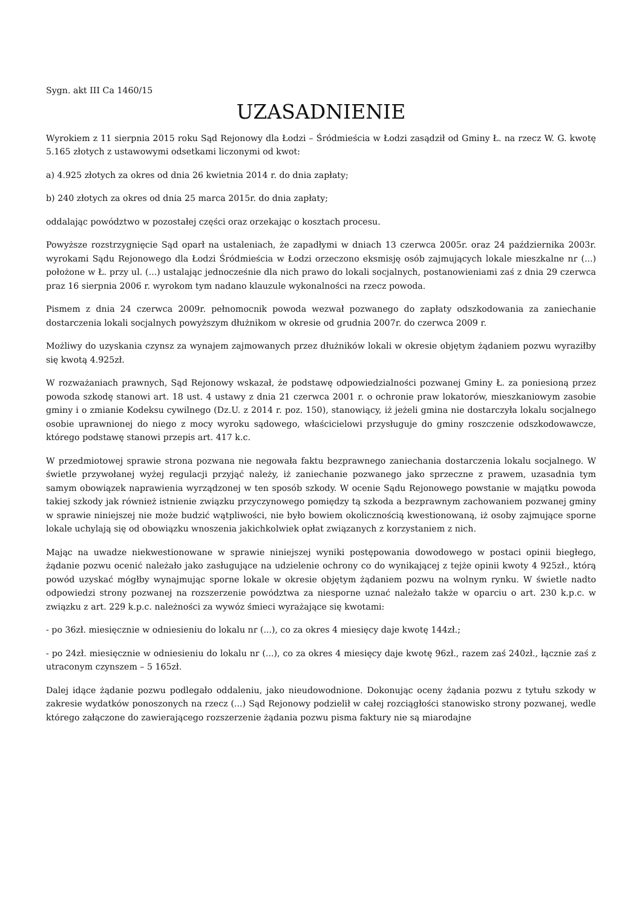Sygn. akt III Ca 1460/15
UZASADNIENIE
Wyrokiem z 11 sierpnia 2015 roku Sąd Rejonowy dla Łodzi – Śródmieścia w Łodzi zasądził od Gminy Ł. na rzecz W. G. kwotę 5.165 złotych z ustawowymi odsetkami liczonymi od kwot:
a) 4.925 złotych za okres od dnia 26 kwietnia 2014 r. do dnia zapłaty;
b) 240 złotych za okres od dnia 25 marca 2015r. do dnia zapłaty;
oddalając powództwo w pozostałej części oraz orzekając o kosztach procesu.
Powyższe rozstrzygnięcie Sąd oparł na ustaleniach, że zapadłymi w dniach 13 czerwca 2005r. oraz 24 października 2003r. wyrokami Sądu Rejonowego dla Łodzi Śródmieścia w Łodzi orzeczono eksmisję osób zajmujących lokale mieszkalne nr (...) położone w Ł. przy ul. (...) ustalając jednocześnie dla nich prawo do lokali socjalnych, postanowieniami zaś z dnia 29 czerwca praz 16 sierpnia 2006 r. wyrokom tym nadano klauzule wykonalności na rzecz powoda.
Pismem z dnia 24 czerwca 2009r. pełnomocnik powoda wezwał pozwanego do zapłaty odszkodowania za zaniechanie dostarczenia lokali socjalnych powyższym dłużnikom w okresie od grudnia 2007r. do czerwca 2009 r.
Możliwy do uzyskania czynsz za wynajem zajmowanych przez dłużników lokali w okresie objętym żądaniem pozwu wyraziłby się kwotą 4.925zł.
W rozważaniach prawnych, Sąd Rejonowy wskazał, że podstawę odpowiedzialności pozwanej Gminy Ł. za poniesioną przez powoda szkodę stanowi art. 18 ust. 4 ustawy z dnia 21 czerwca 2001 r. o ochronie praw lokatorów, mieszkaniowym zasobie gminy i o zmianie Kodeksu cywilnego (Dz.U. z 2014 r. poz. 150), stanowiący, iż jeżeli gmina nie dostarczyła lokalu socjalnego osobie uprawnionej do niego z mocy wyroku sądowego, właścicielowi przysługuje do gminy roszczenie odszkodowawcze, którego podstawę stanowi przepis art. 417 k.c.
W przedmiotowej sprawie strona pozwana nie negowała faktu bezprawnego zaniechania dostarczenia lokalu socjalnego. W świetle przywołanej wyżej regulacji przyjąć należy, iż zaniechanie pozwanego jako sprzeczne z prawem, uzasadnia tym samym obowiązek naprawienia wyrządzonej w ten sposób szkody. W ocenie Sądu Rejonowego powstanie w majątku powoda takiej szkody jak również istnienie związku przyczynowego pomiędzy tą szkoda a bezprawnym zachowaniem pozwanej gminy w sprawie niniejszej nie może budzić wątpliwości, nie było bowiem okolicznością kwestionowaną, iż osoby zajmujące sporne lokale uchylają się od obowiązku wnoszenia jakichkolwiek opłat związanych z korzystaniem z nich.
Mając na uwadze niekwestionowane w sprawie niniejszej wyniki postępowania dowodowego w postaci opinii biegłego, żądanie pozwu ocenić należało jako zasługujące na udzielenie ochrony co do wynikającej z tejże opinii kwoty 4 925zł., którą powód uzyskać mógłby wynajmując sporne lokale w okresie objętym żądaniem pozwu na wolnym rynku. W świetle nadto odpowiedzi strony pozwanej na rozszerzenie powództwa za niesporne uznać należało także w oparciu o art. 230 k.p.c. w związku z art. 229 k.p.c. należności za wywóz śmieci wyrażające się kwotami:
- po 36zł. miesięcznie w odniesieniu do lokalu nr (...), co za okres 4 miesięcy daje kwotę 144zł.;
- po 24zł. miesięcznie w odniesieniu do lokalu nr (...), co za okres 4 miesięcy daje kwotę 96zł., razem zaś 240zł., łącznie zaś z utraconym czynszem – 5 165zł.
Dalej idące żądanie pozwu podlegało oddaleniu, jako nieudowodnione. Dokonując oceny żądania pozwu z tytułu szkody w zakresie wydatków ponoszonych na rzecz (...) Sąd Rejonowy podzielił w całej rozciągłości stanowisko strony pozwanej, wedle którego załączone do zawierającego rozszerzenie żądania pozwu pisma faktury nie są miarodajne